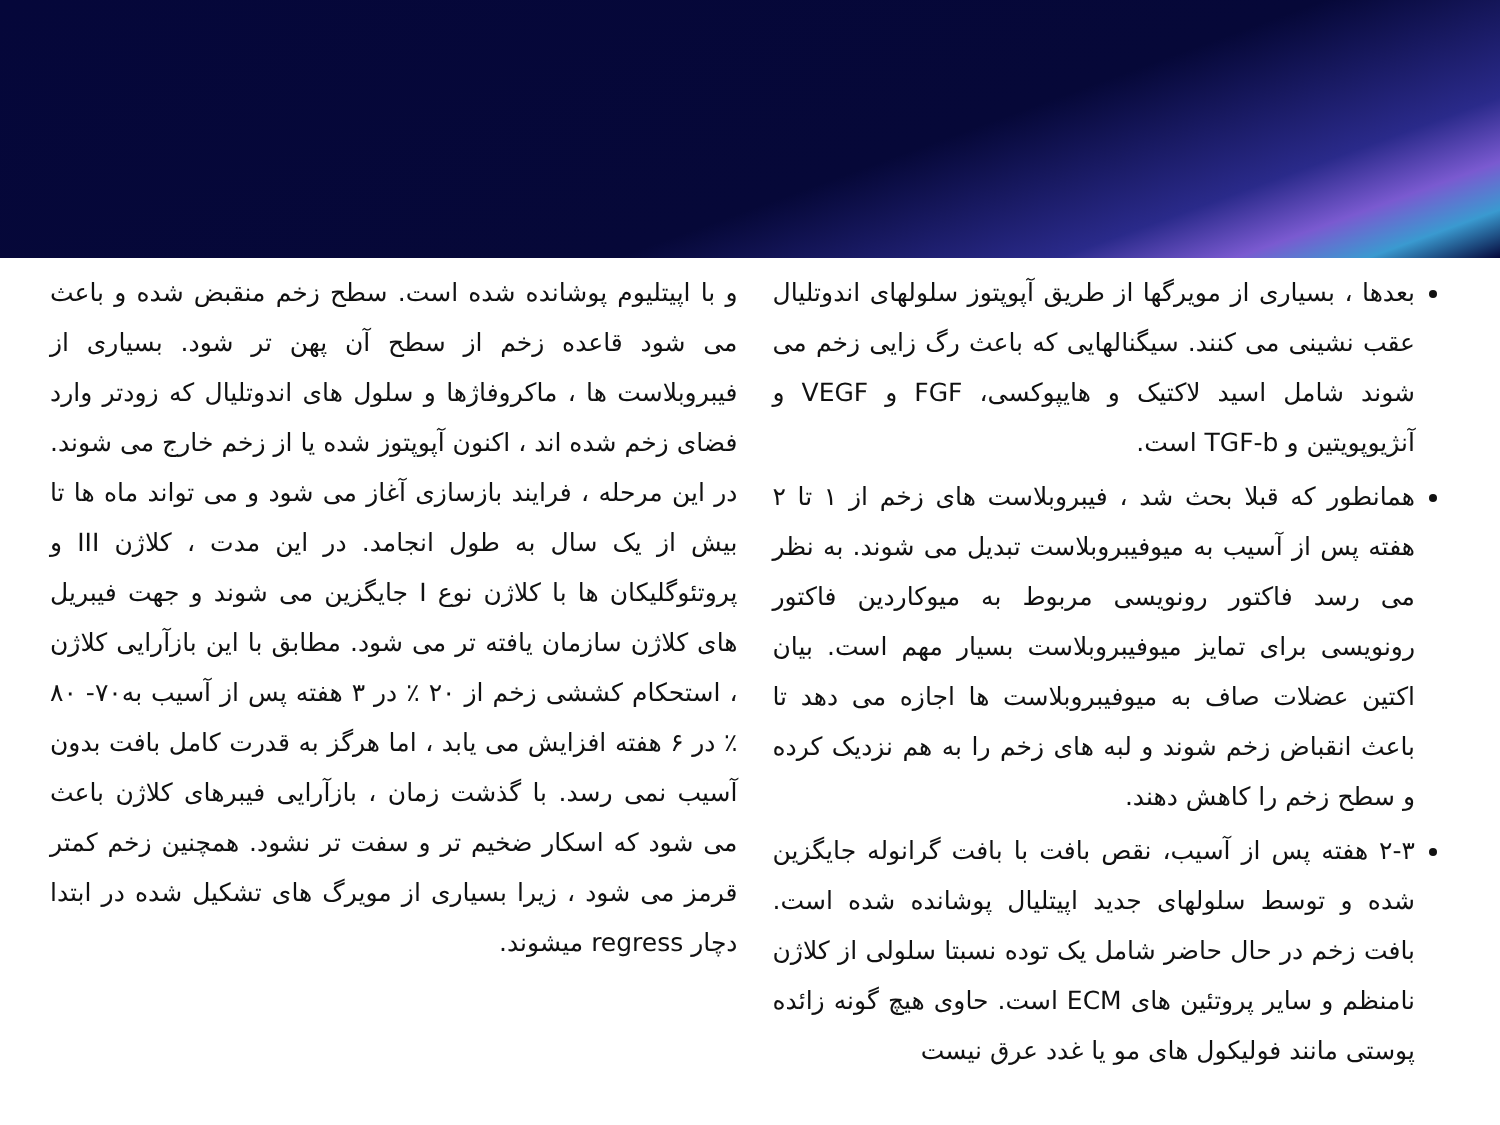بعدها ، بسیاری از مویرگها از طریق آپوپتوز سلولهای اندوتلیال عقب نشینی می کنند. سیگنالهایی که باعث رگ زایی زخم می شوند شامل اسید لاکتیک و هایپوکسی، FGF و VEGF و آنژیوپویتین و TGF-b است.
همانطور که قبلا بحث شد ، فیبروبلاست های زخم از ۱ تا ۲ هفته پس از آسیب به میوفیبروبلاست تبدیل می شوند. به نظر می رسد فاکتور رونویسی مربوط به میوکاردین فاکتور رونویسی برای تمایز میوفیبروبلاست بسیار مهم است. بیان اکتین عضلات صاف به میوفیبروبلاست ها اجازه می دهد تا باعث انقباض زخم شوند و لبه های زخم را به هم نزدیک کرده و سطح زخم را کاهش دهند.
۲-۳ هفته پس از آسیب، نقص بافت با بافت گرانوله جایگزین شده و توسط سلولهای جدید اپیتلیال پوشانده شده است. بافت زخم در حال حاضر شامل یک توده نسبتا سلولی از کلاژن نامنظم و سایر پروتئین های ECM است. حاوی هیچ گونه زائده پوستی مانند فولیکول های مو یا غدد عرق نیست
و با اپیتلیوم پوشانده شده است. سطح زخم منقبض شده و باعث می شود قاعده زخم از سطح آن پهن تر شود. بسیاری از فیبروبلاست ها ، ماکروفاژها و سلول های اندوتلیال که زودتر وارد فضای زخم شده اند ، اکنون آپوپتوز شده یا از زخم خارج می شوند. در این مرحله ، فرایند بازسازی آغاز می شود و می تواند ماه ها تا بیش از یک سال به طول انجامد. در این مدت ، کلاژن III و پروتئوگلیکان ها با کلاژن نوع I جایگزین می شوند و جهت فیبریل های کلاژن سازمان یافته تر می شود. مطابق با این بازآرایی کلاژن ، استحکام کششی زخم از ۲۰ ٪ در ۳ هفته پس از آسیب به۷۰- ۸۰ ٪ در ۶ هفته افزایش می یابد ، اما هرگز به قدرت کامل بافت بدون آسیب نمی رسد. با گذشت زمان ، بازآرایی فیبرهای کلاژن باعث می شود که اسکار ضخیم تر و سفت تر نشود. همچنین زخم کمتر قرمز می شود ، زیرا بسیاری از مویرگ های تشکیل شده در ابتدا دچار regress میشوند.